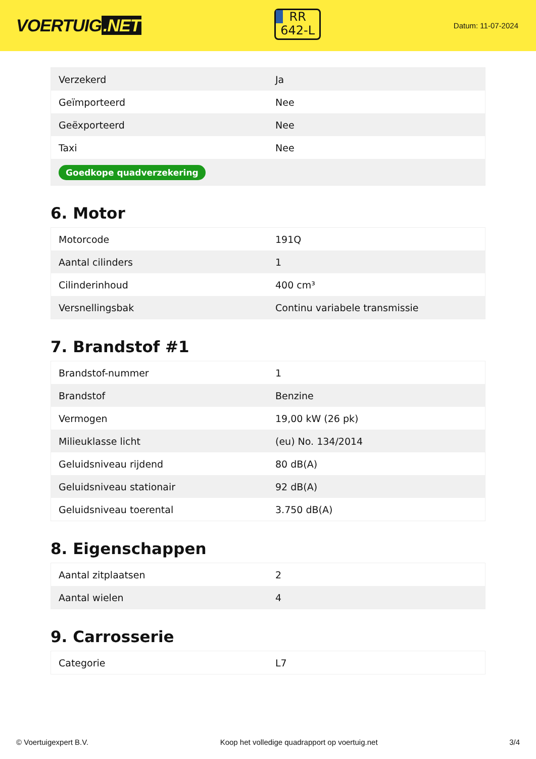VOERTUIG.NET
RR
642-L
Datum: 11-07-2024
| Verzekerd | Ja |
| Geïmporteerd | Nee |
| Geëxporteerd | Nee |
| Taxi | Nee |
| Goedkope quadverzekering | |
6. Motor
| Motorcode | 191Q |
| Aantal cilinders | 1 |
| Cilinderinhoud | 400 cm³ |
| Versnellingsbak | Continu variabele transmissie |
7. Brandstof #1
| Brandstof-nummer | 1 |
| Brandstof | Benzine |
| Vermogen | 19,00 kW (26 pk) |
| Milieuklasse licht | (eu) No. 134/2014 |
| Geluidsniveau rijdend | 80 dB(A) |
| Geluidsniveau stationair | 92 dB(A) |
| Geluidsniveau toerental | 3.750 dB(A) |
8. Eigenschappen
| Aantal zitplaatsen | 2 |
| Aantal wielen | 4 |
9. Carrosserie
| Categorie | L7 |
© Voertuigexpert B.V. Koop het volledige quadrapport op voertuig.net 3/4